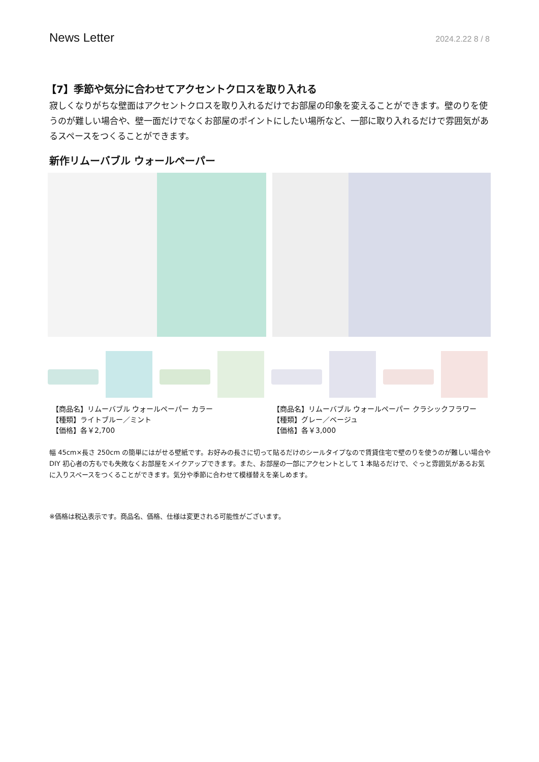News Letter 2024.2.22 8 / 8
【7】季節や気分に合わせてアクセントクロスを取り入れる
寂しくなりがちな壁面はアクセントクロスを取り入れるだけでお部屋の印象を変えることができます。壁のりを使うのが難しい場合や、壁一面だけでなくお部屋のポイントにしたい場所など、一部に取り入れるだけで雰囲気があるスペースをつくることができます。
新作リムーバブル ウォールペーパー
【商品名】リムーバブル ウォールペーパー カラー
【種類】ライトブルー／ミント
【価格】各￥2,700
【商品名】リムーバブル ウォールペーパー クラシックフラワー
【種類】グレー／ベージュ
【価格】各￥3,000
幅 45cm×長さ 250cm の簡単にはがせる壁紙です。お好みの長さに切って貼るだけのシールタイプなので賃貸住宅で壁のりを使うのが難しい場合や DIY 初心者の方もでも失敗なくお部屋をメイクアップできます。また、お部屋の一部にアクセントとして 1 本貼るだけで、ぐっと雰囲気があるお気に入りスペースをつくることができます。気分や季節に合わせて模様替えを楽しめます。
※価格は税込表示です。商品名、価格、仕様は変更される可能性がございます。